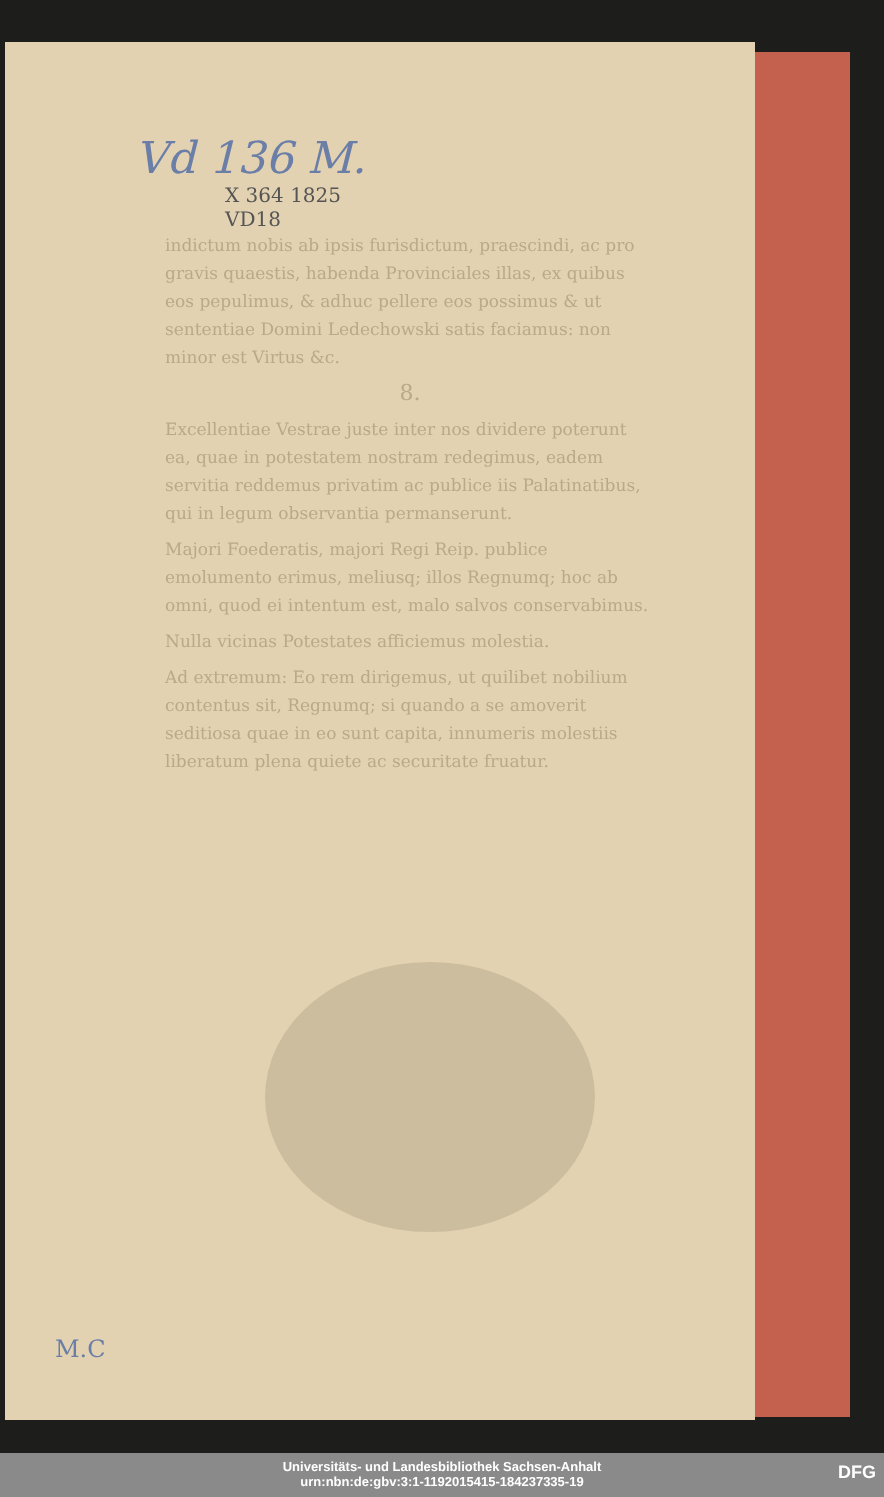Vd 136 M.
X 364 1825
VD18
indictum nobis ab ipsis furisdictum, praescindi, ac pro gravis quaestis, habenda Provinciales illas, ex quibus eos pepulimus, & adhuc pellere eos possimus & ut sententiae Domini Ledechowski satis faciamus: non minor est Virtus &c.
8.
Excellentiae Vestrae juste inter nos dividere poterunt ea, quae in potestatem nostram redegimus, eadem servitia reddemus privatim ac publice iis Palatinatibus, qui in legum observantia permanserunt.
Majori Foederatis, majori Regi Reip. publice emolumento erimus, meliusq; illos Regnumq; hoc ab omni, quod ei intentum est, malo salvos conservabimus.
Nulla vicinas Potestates afficiemus molestia.
Ad extremum: Eo rem dirigemus, ut quilibet nobilium contentus sit, Regnumq; si quando a se amoverit seditiosa quae in eo sunt capita, innumeris molestiis liberatum plena quiete ac securitate fruatur.
M.C
Universitäts- und Landesbibliothek Sachsen-Anhalt
urn:nbn:de:gbv:3:1-1192015415-184237335-19
DFG